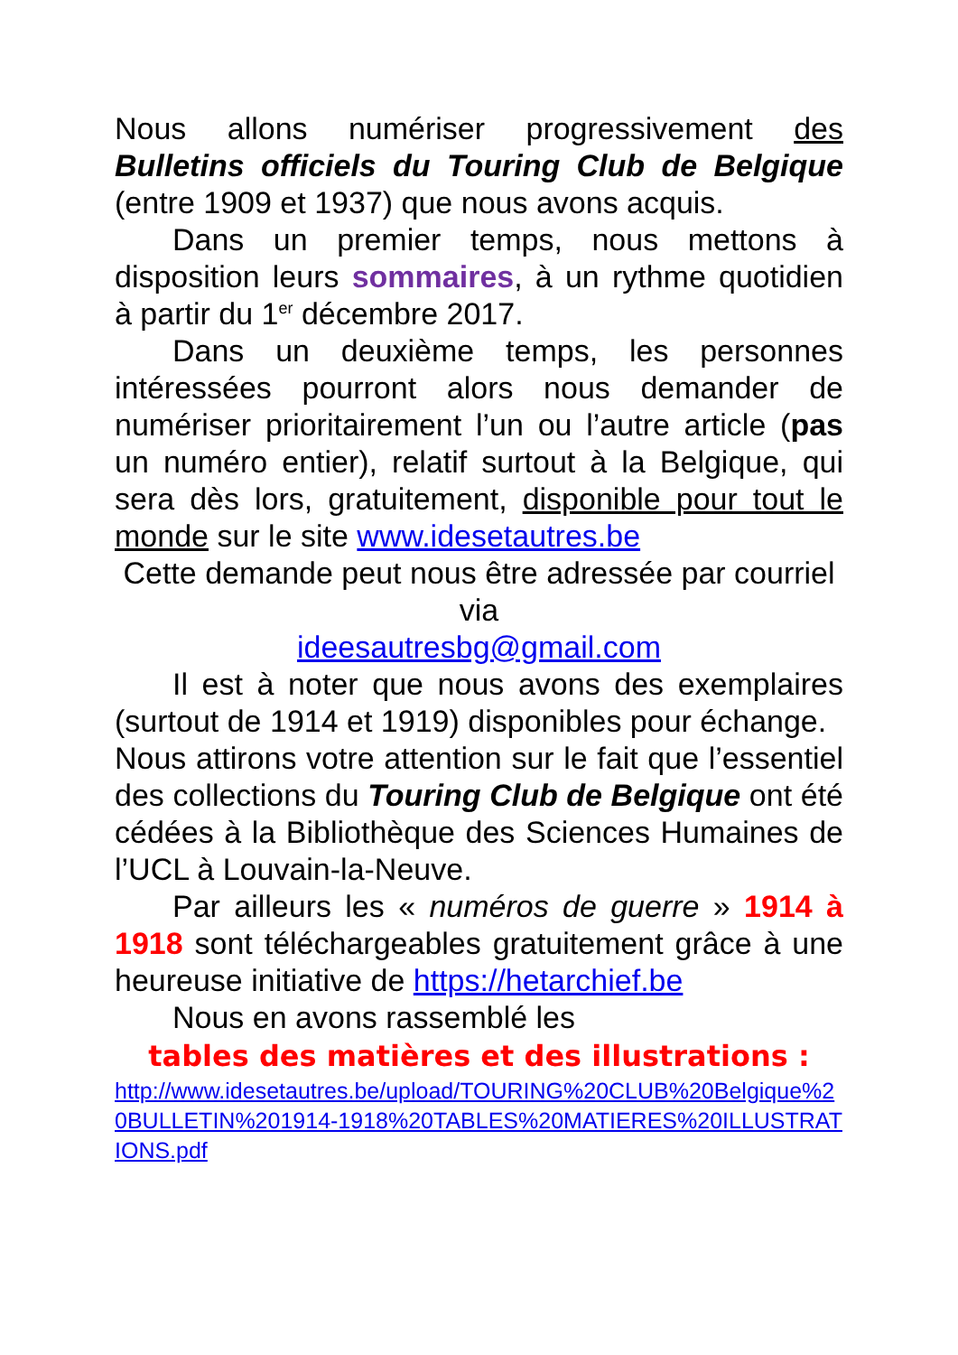Nous allons numériser progressivement des Bulletins officiels du Touring Club de Belgique (entre 1909 et 1937) que nous avons acquis.
Dans un premier temps, nous mettons à disposition leurs sommaires, à un rythme quotidien à partir du 1<sup>er</sup> décembre 2017.
Dans un deuxième temps, les personnes intéressées pourront alors nous demander de numériser prioritairement l’un ou l’autre article (pas un numéro entier), relatif surtout à la Belgique, qui sera dès lors, gratuitement, disponible pour tout le monde sur le site www.idesetautres.be
Cette demande peut nous être adressée par courriel via
ideesautresbg@gmail.com
Il est à noter que nous avons des exemplaires (surtout de 1914 et 1919) disponibles pour échange.
Nous attirons votre attention sur le fait que l’essentiel des collections du Touring Club de Belgique ont été cédées à la Bibliothèque des Sciences Humaines de l’UCL à Louvain-la-Neuve.
Par ailleurs les « numéros de guerre » 1914 à 1918 sont téléchargeables gratuitement grâce à une heureuse initiative de https://hetarchief.be
Nous en avons rassemblé les
tables des matières et des illustrations :
http://www.idesetautres.be/upload/TOURING%20CLUB%20Belgique%20BULLETIN%201914-1918%20TABLES%20MATIERES%20ILLUSTRATIONS.pdf